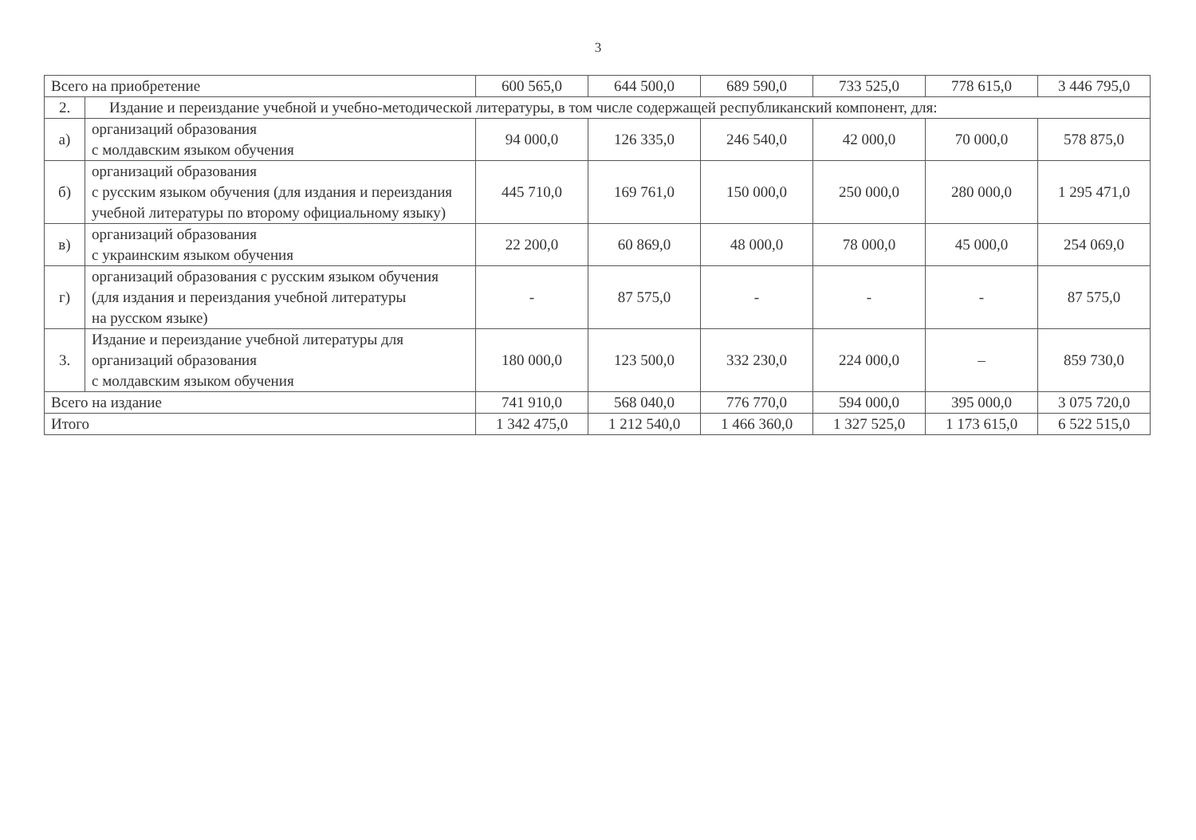3
| Всего на приобретение | | 600 565,0 | 644 500,0 | 689 590,0 | 733 525,0 | 778 615,0 | 3 446 795,0 |
| 2. | Издание и переиздание учебной и учебно-методической литературы, в том числе содержащей республиканский компонент, для: | | | | | | |
| а) | организаций образования с молдавским языком обучения | 94 000,0 | 126 335,0 | 246 540,0 | 42 000,0 | 70 000,0 | 578 875,0 |
| б) | организаций образования с русским языком обучения (для издания и переиздания учебной литературы по второму официальному языку) | 445 710,0 | 169 761,0 | 150 000,0 | 250 000,0 | 280 000,0 | 1 295 471,0 |
| в) | организаций образования с украинским языком обучения | 22 200,0 | 60 869,0 | 48 000,0 | 78 000,0 | 45 000,0 | 254 069,0 |
| г) | организаций образования с русским языком обучения (для издания и переиздания учебной литературы на русском языке) | - | 87 575,0 | - | - | - | 87 575,0 |
| 3. | Издание и переиздание учебной литературы для организаций образования с молдавским языком обучения | 180 000,0 | 123 500,0 | 332 230,0 | 224 000,0 | – | 859 730,0 |
| Всего на издание | | 741 910,0 | 568 040,0 | 776 770,0 | 594 000,0 | 395 000,0 | 3 075 720,0 |
| Итого | | 1 342 475,0 | 1 212 540,0 | 1 466 360,0 | 1 327 525,0 | 1 173 615,0 | 6 522 515,0 |